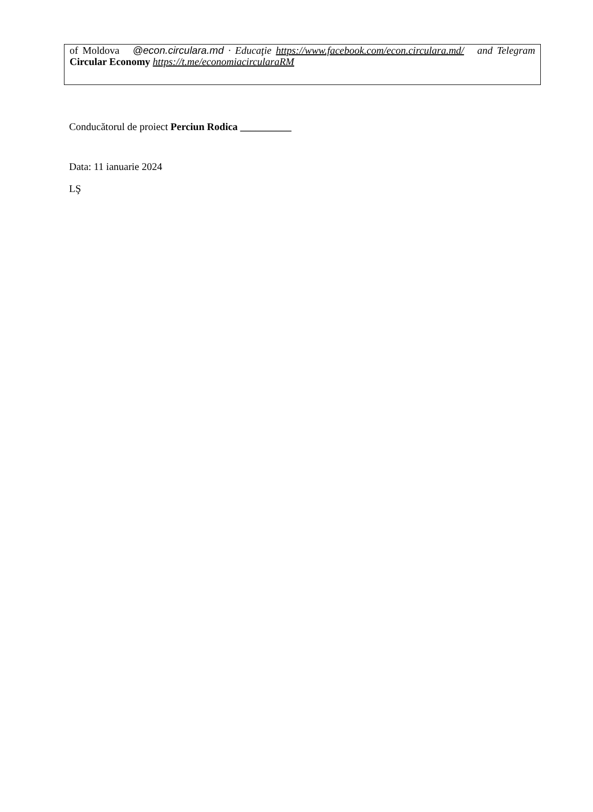of Moldova @econ.circulara.md · Educaţie https://www.facebook.com/econ.circulara.md/ and Telegram Circular Economy https://t.me/economiacircularaRM
Conducătorul de proiect Perciun Rodica __________
Data: 11 ianuarie 2024
LŞ